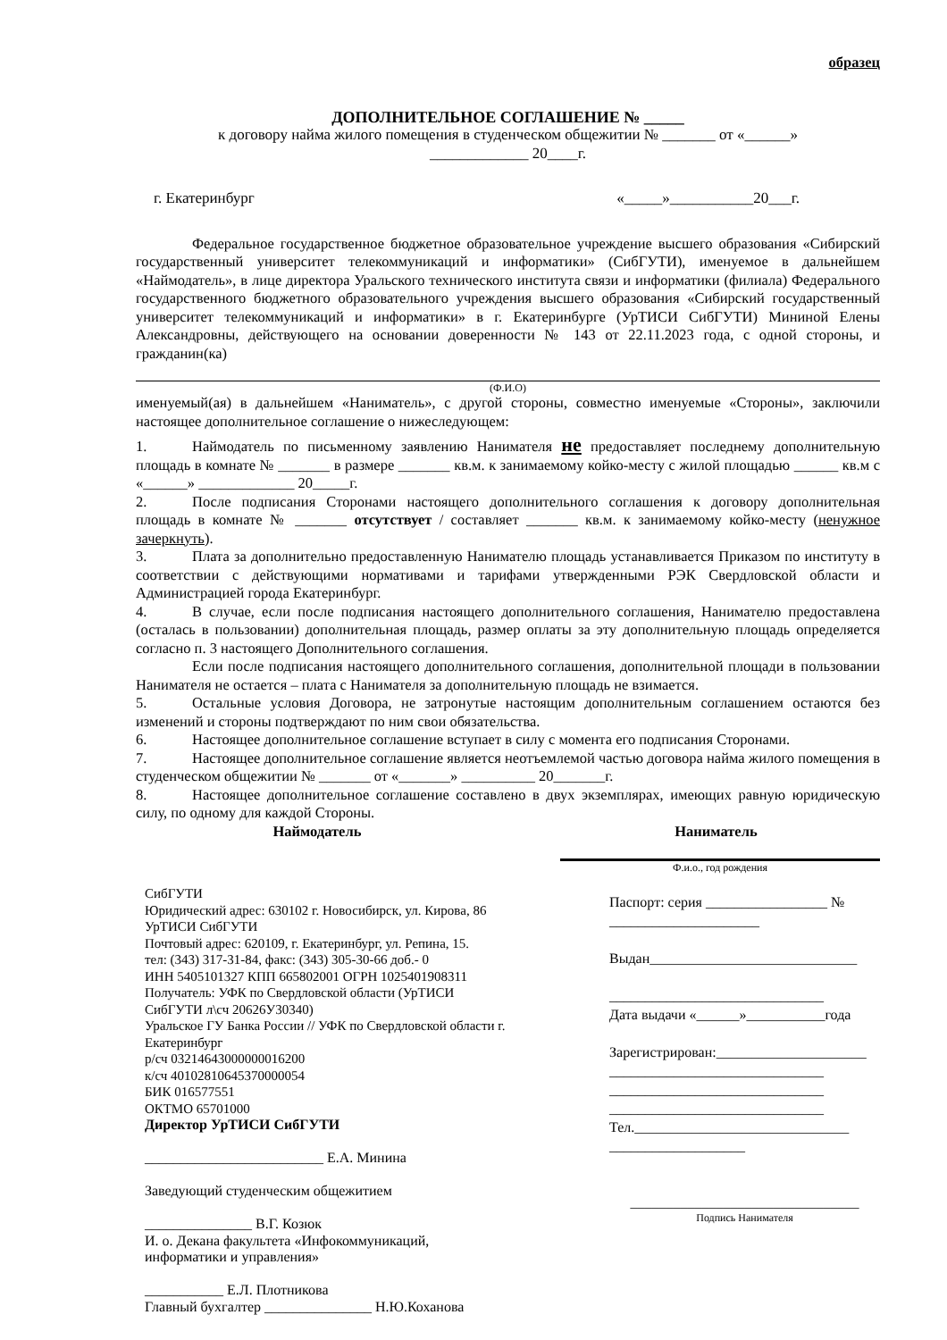образец
ДОПОЛНИТЕЛЬНОЕ СОГЛАШЕНИЕ № _____
к договору найма жилого помещения в студенческом общежитии № _______ от «______»
_____________ 20____г.
г. Екатеринбург «_____»___________20___г.
Федеральное государственное бюджетное образовательное учреждение высшего образования «Сибирский государственный университет телекоммуникаций и информатики» (СибГУТИ), именуемое в дальнейшем «Наймодатель», в лице директора Уральского технического института связи и информатики (филиала) Федерального государственного бюджетного образовательного учреждения высшего образования «Сибирский государственный университет телекоммуникаций и информатики» в г. Екатеринбурге (УрТИСИ СибГУТИ) Мининой Елены Александровны, действующего на основании доверенности № 143 от 22.11.2023 года, с одной стороны, и гражданин(ка)
(Ф.И.О)
именуемый(ая) в дальнейшем «Наниматель», с другой стороны, совместно именуемые «Стороны», заключили настоящее дополнительное соглашение о нижеследующем:
1. Наймодатель по письменному заявлению Нанимателя не предоставляет последнему дополнительную площадь в комнате № _______ в размере _______ кв.м. к занимаемому койко-месту с жилой площадью ______ кв.м с «______» _____________ 20_____г.
2. После подписания Сторонами настоящего дополнительного соглашения к договору дополнительная площадь в комнате № _______ отсутствует / составляет _______ кв.м. к занимаемому койко-месту (ненужное зачеркнуть).
3. Плата за дополнительно предоставленную Нанимателю площадь устанавливается Приказом по институту в соответствии с действующими нормативами и тарифами утвержденными РЭК Свердловской области и Администрацией города Екатеринбург.
4. В случае, если после подписания настоящего дополнительного соглашения, Нанимателю предоставлена (осталась в пользовании) дополнительная площадь, размер оплаты за эту дополнительную площадь определяется согласно п. 3 настоящего Дополнительного соглашения.
Если после подписания настоящего дополнительного соглашения, дополнительной площади в пользовании Нанимателя не остается – плата с Нанимателя за дополнительную площадь не взимается.
5. Остальные условия Договора, не затронутые настоящим дополнительным соглашением остаются без изменений и стороны подтверждают по ним свои обязательства.
6. Настоящее дополнительное соглашение вступает в силу с момента его подписания Сторонами.
7. Настоящее дополнительное соглашение является неотъемлемой частью договора найма жилого помещения в студенческом общежитии № _______ от «_______» __________ 20_______г.
8. Настоящее дополнительное соглашение составлено в двух экземплярах, имеющих равную юридическую силу, по одному для каждой Стороны.
Наймодатель Наниматель
СибГУТИ
Юридический адрес: 630102 г. Новосибирск, ул. Кирова, 86
УрТИСИ СибГУТИ
Почтовый адрес: 620109, г. Екатеринбург, ул. Репина, 15.
тел: (343) 317-31-84, факс: (343) 305-30-66 доб.- 0
ИНН 5405101327 КПП 665802001 ОГРН 1025401908311
Получатель: УФК по Свердловской области (УрТИСИ СибГУТИ л\сч 20626У30340)
Уральское ГУ Банка России // УФК по Свердловской области г. Екатеринбург
р/сч 03214643000000016200
к/сч 40102810645370000054
БИК 016577551
ОКТМО 65701000
Директор УрТИСИ СибГУТИ
_________________________ Е.А. Минина
Заведующий студенческим общежитием
_______________ В.Г. Козюк
И. о. Декана факультета «Инфокоммуникаций, информатики и управления»
___________ Е.Л. Плотникова
Главный бухгалтер _______________ Н.Ю.Коханова
Ф.и.о., год рождения
Паспорт: серия _________________ №
_____________________
Выдан_____________________________
______________________________
Дата выдачи «______»___________года
Зарегистрирован:_____________________
______________________________
______________________________
______________________________
Тел.______________________________
___________________
________________________________
Подпись Нанимателя